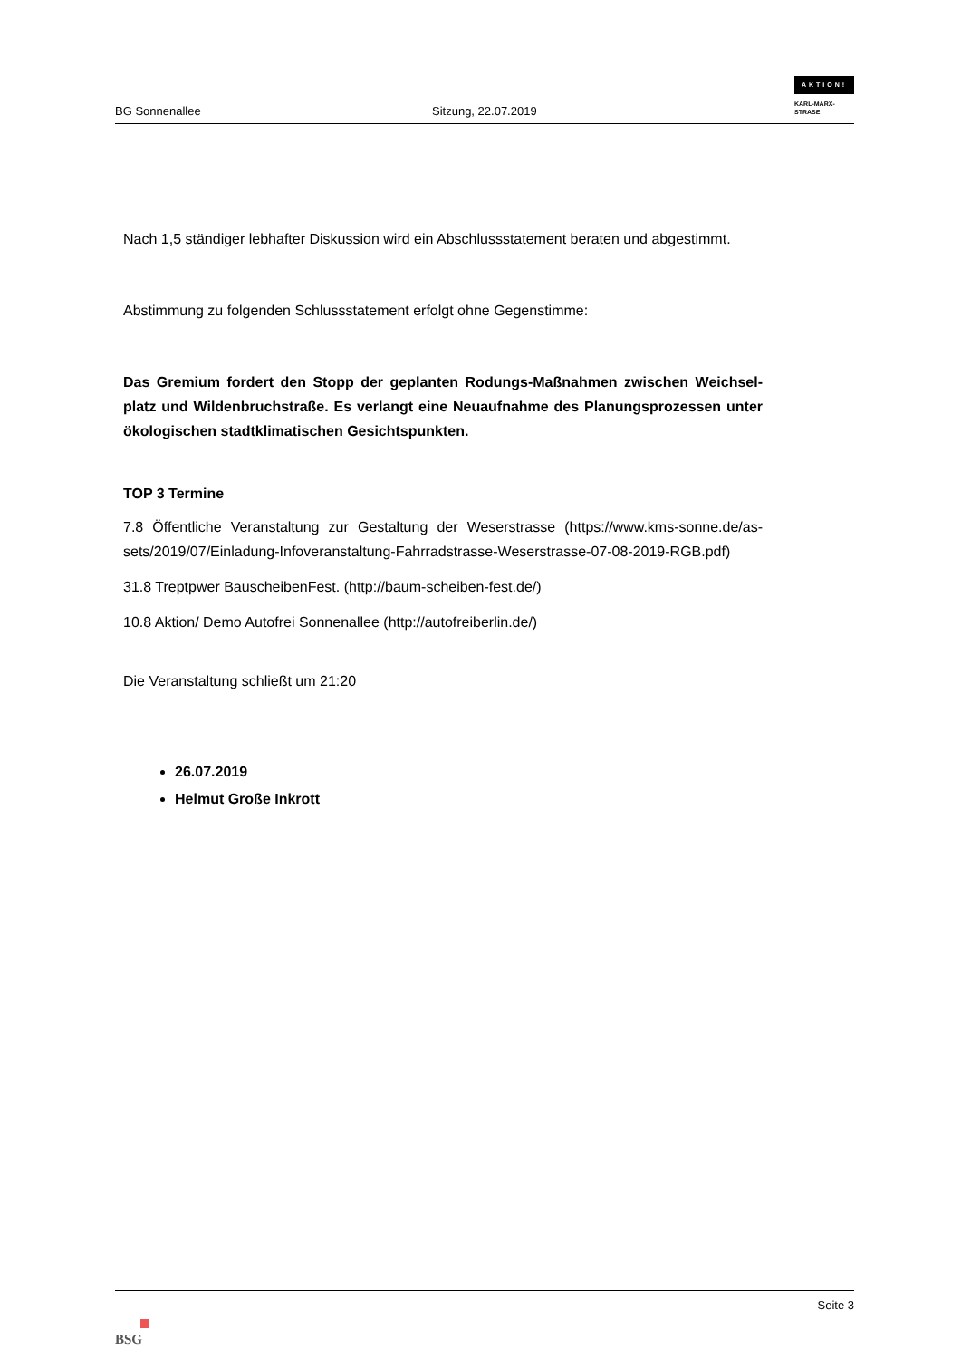BG Sonnenallee
Sitzung, 22.07.2019
AKTION!
KARL-MARX-
STRASE
Nach 1,5 ständiger lebhafter Diskussion wird ein Abschlussstatement beraten und abgestimmt.
Abstimmung zu folgenden Schlussstatement erfolgt ohne Gegenstimme:
Das Gremium fordert den Stopp der geplanten Rodungs-Maßnahmen zwischen Weichsel-platz und Wildenbruchstraße. Es verlangt eine Neuaufnahme des Planungsprozessen unter ökologischen stadtklimatischen Gesichtspunkten.
TOP 3 Termine
7.8 Öffentliche Veranstaltung zur Gestaltung der Weserstrasse (https://www.kms-sonne.de/as-sets/2019/07/Einladung-Infoveranstaltung-Fahrradstrasse-Weserstrasse-07-08-2019-RGB.pdf)
31.8 Treptpwer BauscheibenFest. (http://baum-scheiben-fest.de/)
10.8 Aktion/ Demo Autofrei Sonnenallee (http://autofreiberlin.de/)
Die Veranstaltung schließt um 21:20
26.07.2019
Helmut Große Inkrott
BSG
Seite 3